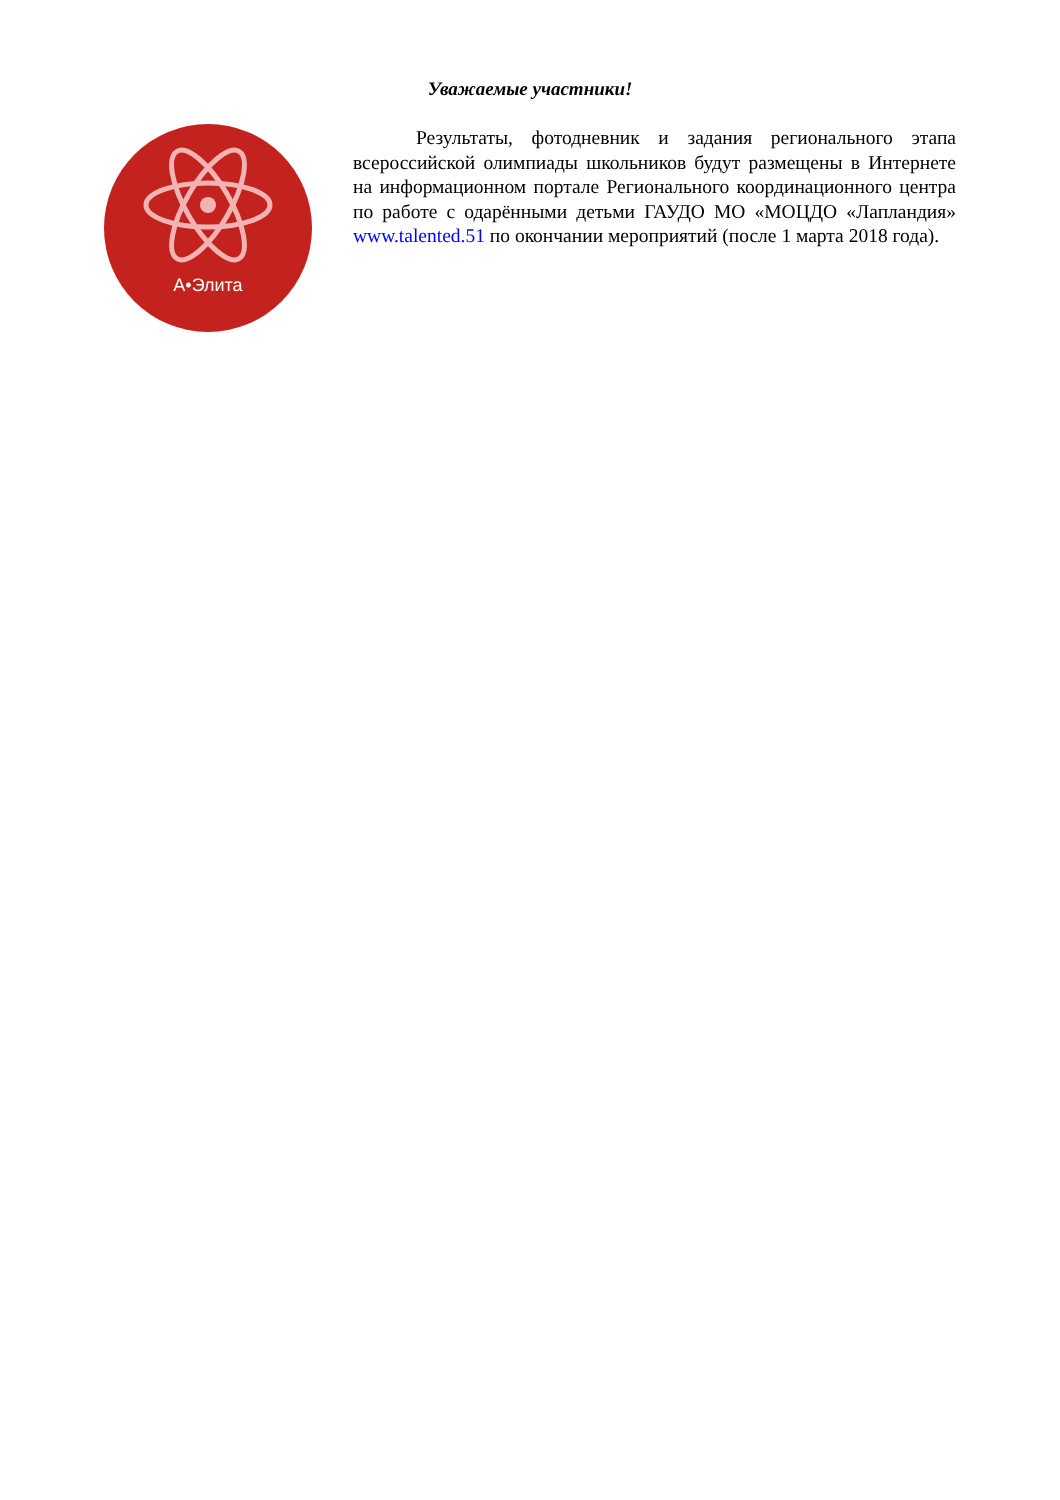Уважаемые участники!
А•Элита
Результаты, фотодневник и задания регионального этапа всероссийской олимпиады школьников будут размещены в Интернете на информационном портале Регионального координационного центра по работе с одарёнными детьми ГАУДО МО «МОЦДО «Лапландия» www.talented.51 по окончании мероприятий (после 1 марта 2018 года).